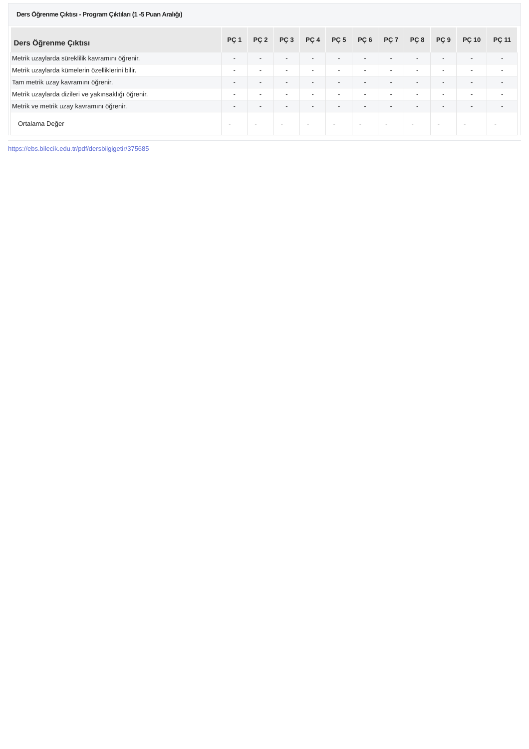Ders Öğrenme Çıktısı - Program Çıktıları (1 -5 Puan Aralığı)
| Ders Öğrenme Çıktısı | PÇ 1 | PÇ 2 | PÇ 3 | PÇ 4 | PÇ 5 | PÇ 6 | PÇ 7 | PÇ 8 | PÇ 9 | PÇ 10 | PÇ 11 |
| --- | --- | --- | --- | --- | --- | --- | --- | --- | --- | --- | --- |
| Metrik uzaylarda süreklilik kavramını öğrenir. | - | - | - | - | - | - | - | - | - | - | - |
| Metrik uzaylarda kümelerin özelliklerini bilir. | - | - | - | - | - | - | - | - | - | - | - |
| Tam metrik uzay kavramını öğrenir. | - | - | - | - | - | - | - | - | - | - | - |
| Metrik uzaylarda dizileri ve yakınsaklığı öğrenir. | - | - | - | - | - | - | - | - | - | - | - |
| Metrik ve metrik uzay kavramını öğrenir. | - | - | - | - | - | - | - | - | - | - | - |
| Ortalama Değer | - | - | - | - | - | - | - | - | - | - | - |
https://ebs.bilecik.edu.tr/pdf/dersbilgigetir/375685